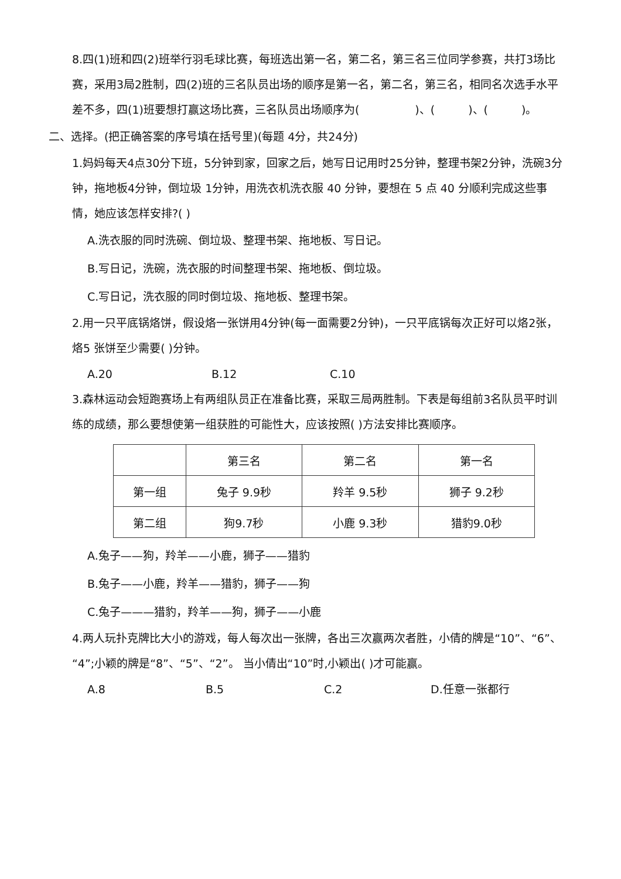8.四(1)班和四(2)班举行羽毛球比赛，每班选出第一名，第二名，第三名三位同学参赛，共打3场比赛，采用3局2胜制，四(2)班的三名队员出场的顺序是第一名，第二名，第三名，相同名次选手水平差不多，四(1)班要想打赢这场比赛，三名队员出场顺序为(　　　　　)、(　　　)、(　　　)。
二、选择。(把正确答案的序号填在括号里)(每题 4分，共24分)
1.妈妈每天4点30分下班，5分钟到家，回家之后，她写日记用时25分钟，整理书架2分钟，洗碗3分钟，拖地板4分钟，倒垃圾 1分钟，用洗衣机洗衣服 40 分钟，要想在 5 点 40 分顺利完成这些事情，她应该怎样安排?( )
A.洗衣服的同时洗碗、倒垃圾、整理书架、拖地板、写日记。
B.写日记，洗碗，洗衣服的时间整理书架、拖地板、倒垃圾。
C.写日记，洗衣服的同时倒垃圾、拖地板、整理书架。
2.用一只平底锅烙饼，假设烙一张饼用4分钟(每一面需要2分钟)，一只平底锅每次正好可以烙2张，烙5 张饼至少需要( )分钟。
A.20 B.12 C.10
3.森林运动会短跑赛场上有两组队员正在准备比赛，采取三局两胜制。下表是每组前3名队员平时训练的成绩，那么要想使第一组获胜的可能性大，应该按照( )方法安排比赛顺序。
| | 第三名 | 第二名 | 第一名 |
| 第一组 | 兔子 9.9秒 | 羚羊 9.5秒 | 狮子 9.2秒 |
| 第二组 | 狗9.7秒 | 小鹿 9.3秒 | 猎豹9.0秒 |
A.兔子——狗，羚羊——小鹿，狮子——猎豹
B.兔子——小鹿，羚羊——猎豹，狮子——狗
C.兔子———猎豹，羚羊——狗，狮子——小鹿
4.两人玩扑克牌比大小的游戏，每人每次出一张牌，各出三次赢两次者胜，小倩的牌是“10”、“6”、“4”;小颖的牌是“8”、“5”、“2”。 当小倩出“10”时,小颖出( )才可能赢。
A.8 B.5 C.2 D.任意一张都行